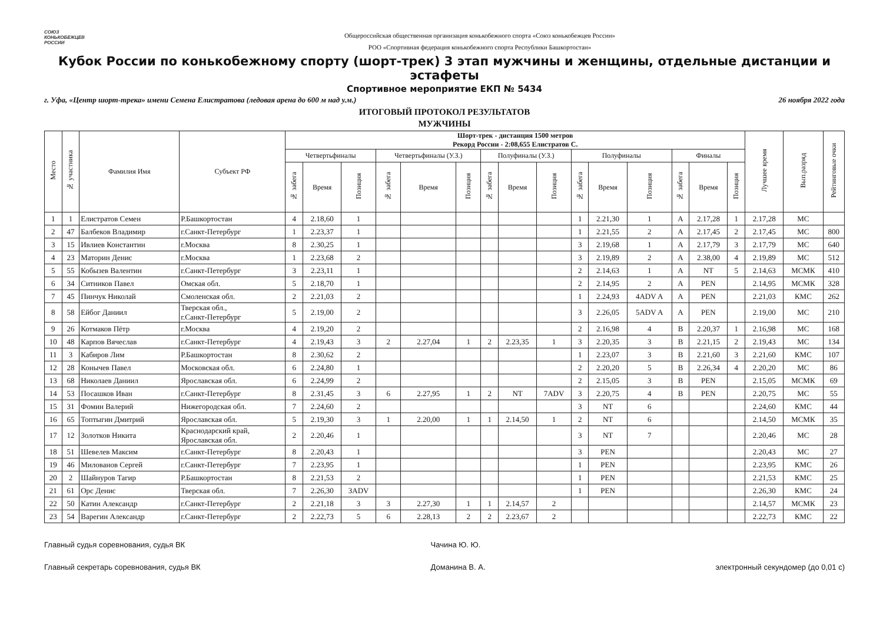СОЮЗ
КОНЬКОБЕЖЦЕВ
РОССИИ
Общероссийская общественная организация конькобежного спорта «Союз конькобежцев России»
РОО «Спортивная федерация конькобежного спорта Республики Башкортостан»
Кубок России по конькобежному спорту (шорт-трек) 3 этап мужчины и женщины, отдельные дистанции и эстафеты
Спортивное мероприятие ЕКП № 5434
г. Уфа, «Центр шорт-трека» имени Семена Елистратова (ледовая арена до 600 м над у.м.) 26 ноября 2022 года
ИТОГОВЫЙ ПРОТОКОЛ РЕЗУЛЬТАТОВ
МУЖЧИНЫ
| Место | № участника | Фамилия Имя | Субъект РФ | Шорт-трек - дистанция 1500 метров Рекорд России - 2:08,655 Елистратов С. | | | | | | | | | | | | | | | Лучшее время | Вып.разряд | Рейтинговые очки |
| --- | --- | --- | --- | --- | --- | --- | --- | --- | --- | --- | --- | --- | --- | --- | --- | --- | --- | --- | --- | --- | --- |
| | | | | Четвертьфиналы | | | Четвертьфиналы (У.З.) | | | Полуфиналы (У.З.) | | | Полуфиналы | | | Финалы | | | | | |
| | | | | № забега | Время | Позиция | № забега | Время | Позиция | № забега | Время | Позиция | № забега | Время | Позиция | № забега | Время | Позиция | | | |
| 1 | 1 | Елистратов Семен | Р.Башкортостан | 4 | 2.18,60 | 1 | | | | | | | 1 | 2.21,30 | 1 | A | 2.17,28 | 1 | 2.17,28 | МС | |
| 2 | 47 | Балбеков Владимир | г.Санкт-Петербург | 1 | 2.23,37 | 1 | | | | | | | 1 | 2.21,55 | 2 | A | 2.17,45 | 2 | 2.17,45 | МС | 800 |
| 3 | 15 | Ивлиев Константин | г.Москва | 8 | 2.30,25 | 1 | | | | | | | 3 | 2.19,68 | 1 | A | 2.17,79 | 3 | 2.17,79 | МС | 640 |
| 4 | 23 | Маторин Денис | г.Москва | 1 | 2.23,68 | 2 | | | | | | | 3 | 2.19,89 | 2 | A | 2.38,00 | 4 | 2.19,89 | МС | 512 |
| 5 | 55 | Кобызев Валентин | г.Санкт-Петербург | 3 | 2.23,11 | 1 | | | | | | | 2 | 2.14,63 | 1 | A | NT | 5 | 2.14,63 | МСМК | 410 |
| 6 | 34 | Ситников Павел | Омская обл. | 5 | 2.18,70 | 1 | | | | | | | 2 | 2.14,95 | 2 | A | PEN | | 2.14,95 | МСМК | 328 |
| 7 | 45 | Пинчук Николай | Смоленская обл. | 2 | 2.21,03 | 2 | | | | | | | 1 | 2.24,93 | 4ADV A | A | PEN | | 2.21,03 | КМС | 262 |
| 8 | 58 | Ейбог Даниил | Тверская обл., г.Санкт-Петербург | 5 | 2.19,00 | 2 | | | | | | | 3 | 2.26,05 | 5ADV A | A | PEN | | 2.19,00 | МС | 210 |
| 9 | 26 | Котмаков Пётр | г.Москва | 4 | 2.19,20 | 2 | | | | | | | 2 | 2.16,98 | 4 | B | 2.20,37 | 1 | 2.16,98 | МС | 168 |
| 10 | 48 | Карпов Вячеслав | г.Санкт-Петербург | 4 | 2.19,43 | 3 | 2 | 2.27,04 | 1 | 2 | 2.23,35 | 1 | 3 | 2.20,35 | 3 | B | 2.21,15 | 2 | 2.19,43 | МС | 134 |
| 11 | 3 | Кабиров Лим | Р.Башкортостан | 8 | 2.30,62 | 2 | | | | | | | 1 | 2.23,07 | 3 | B | 2.21,60 | 3 | 2.21,60 | КМС | 107 |
| 12 | 28 | Конычев Павел | Московская обл. | 6 | 2.24,80 | 1 | | | | | | | 2 | 2.20,20 | 5 | B | 2.26,34 | 4 | 2.20,20 | МС | 86 |
| 13 | 68 | Николаев Даниил | Ярославская обл. | 6 | 2.24,99 | 2 | | | | | | | 2 | 2.15,05 | 3 | B | PEN | | 2.15,05 | МСМК | 69 |
| 14 | 53 | Посашков Иван | г.Санкт-Петербург | 8 | 2.31,45 | 3 | 6 | 2.27,95 | 1 | 2 | NT | 7ADV | 3 | 2.20,75 | 4 | B | PEN | | 2.20,75 | МС | 55 |
| 15 | 31 | Фомин Валерий | Нижегородская обл. | 7 | 2.24,60 | 2 | | | | | | | 3 | NT | 6 | | | | 2.24,60 | КМС | 44 |
| 16 | 65 | Топтыгин Дмитрий | Ярославская обл. | 5 | 2.19,30 | 3 | 1 | 2.20,00 | 1 | 1 | 2.14,50 | 1 | 2 | NT | 6 | | | | 2.14,50 | МСМК | 35 |
| 17 | 12 | Золотков Никита | Краснодарский край, Ярославская обл. | 2 | 2.20,46 | 1 | | | | | | | 3 | NT | 7 | | | | 2.20,46 | МС | 28 |
| 18 | 51 | Шевелев Максим | г.Санкт-Петербург | 8 | 2.20,43 | 1 | | | | | | | 3 | PEN | | | | | 2.20,43 | МС | 27 |
| 19 | 46 | Милованов Сергей | г.Санкт-Петербург | 7 | 2.23,95 | 1 | | | | | | | 1 | PEN | | | | | 2.23,95 | КМС | 26 |
| 20 | 2 | Шайнуров Тагир | Р.Башкортостан | 8 | 2.21,53 | 2 | | | | | | | 1 | PEN | | | | | 2.21,53 | КМС | 25 |
| 21 | 61 | Орс Денис | Тверская обл. | 7 | 2.26,30 | 3ADV | | | | | | | 1 | PEN | | | | | 2.26,30 | КМС | 24 |
| 22 | 50 | Катин Александр | г.Санкт-Петербург | 2 | 2.21,18 | 3 | 3 | 2.27,30 | 1 | 1 | 2.14,57 | 2 | | | | | | | 2.14,57 | МСМК | 23 |
| 23 | 54 | Варегин Александр | г.Санкт-Петербург | 2 | 2.22,73 | 5 | 6 | 2.28,13 | 2 | 2 | 2.23,67 | 2 | | | | | | | 2.22,73 | КМС | 22 |
Главный судья соревнования, судья ВК
Главный секретарь соревнования, судья ВК
Чачина Ю. Ю.
Доманина В. А.
электронный секундомер (до 0,01 с)